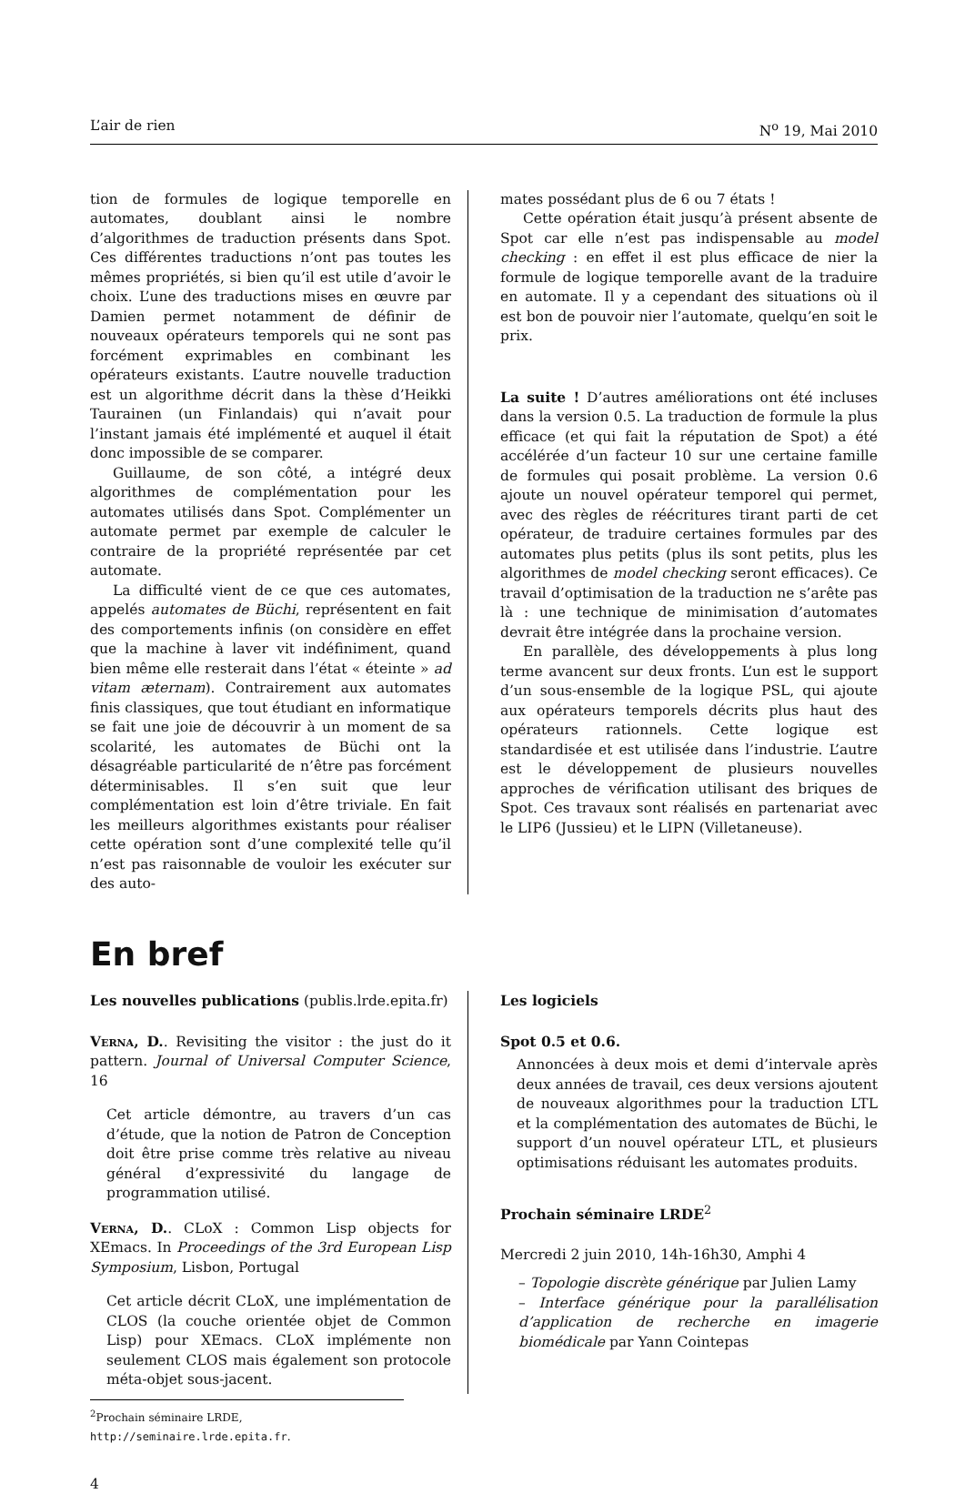L’air de rien N<sup>o</sup> 19, Mai 2010
tion de formules de logique temporelle en automates, doublant ainsi le nombre d’algorithmes de traduction présents dans Spot. Ces différentes traductions n’ont pas toutes les mêmes propriétés, si bien qu’il est utile d’avoir le choix. L’une des traductions mises en œuvre par Damien permet notamment de définir de nouveaux opérateurs temporels qui ne sont pas forcément exprimables en combinant les opérateurs existants. L’autre nouvelle traduction est un algorithme décrit dans la thèse d’Heikki Taurainen (un Finlandais) qui n’avait pour l’instant jamais été implémenté et auquel il était donc impossible de se comparer.
Guillaume, de son côté, a intégré deux algorithmes de complémentation pour les automates utilisés dans Spot. Complémenter un automate permet par exemple de calculer le contraire de la propriété représentée par cet automate.
La difficulté vient de ce que ces automates, appelés automates de Büchi, représentent en fait des comportements infinis (on considère en effet que la machine à laver vit indéfiniment, quand bien même elle resterait dans l’état « éteinte » ad vitam æternam). Contrairement aux automates finis classiques, que tout étudiant en informatique se fait une joie de découvrir à un moment de sa scolarité, les automates de Büchi ont la désagréable particularité de n’être pas forcément déterminisables. Il s’en suit que leur complémentation est loin d’être triviale. En fait les meilleurs algorithmes existants pour réaliser cette opération sont d’une complexité telle qu’il n’est pas raisonnable de vouloir les exécuter sur des auto-
mates possédant plus de 6 ou 7 états !
Cette opération était jusqu’à présent absente de Spot car elle n’est pas indispensable au model checking : en effet il est plus efficace de nier la formule de logique temporelle avant de la traduire en automate. Il y a cependant des situations où il est bon de pouvoir nier l’automate, quelqu’en soit le prix.
La suite ! D’autres améliorations ont été incluses dans la version 0.5. La traduction de formule la plus efficace (et qui fait la réputation de Spot) a été accélérée d’un facteur 10 sur une certaine famille de formules qui posait problème. La version 0.6 ajoute un nouvel opérateur temporel qui permet, avec des règles de réécritures tirant parti de cet opérateur, de traduire certaines formules par des automates plus petits (plus ils sont petits, plus les algorithmes de model checking seront efficaces). Ce travail d’optimisation de la traduction ne s’arête pas là : une technique de minimisation d’automates devrait être intégrée dans la prochaine version.
En parallèle, des développements à plus long terme avancent sur deux fronts. L’un est le support d’un sous-ensemble de la logique PSL, qui ajoute aux opérateurs temporels décrits plus haut des opérateurs rationnels. Cette logique est standardisée et est utilisée dans l’industrie. L’autre est le développement de plusieurs nouvelles approches de vérification utilisant des briques de Spot. Ces travaux sont réalisés en partenariat avec le LIP6 (Jussieu) et le LIPN (Villetaneuse).
En bref
Les nouvelles publications (publis.lrde.epita.fr)
Verna, D.. Revisiting the visitor : the just do it pattern. Journal of Universal Computer Science, 16
Cet article démontre, au travers d’un cas d’étude, que la notion de Patron de Conception doit être prise comme très relative au niveau général d’expressivité du langage de programmation utilisé.
Verna, D.. CLoX : Common Lisp objects for XEmacs. In Proceedings of the 3rd European Lisp Symposium, Lisbon, Portugal
Cet article décrit CLoX, une implémentation de CLOS (la couche orientée objet de Common Lisp) pour XEmacs. CLoX implémente non seulement CLOS mais également son protocole méta-objet sous-jacent.
Les logiciels
Spot 0.5 et 0.6.
Annoncées à deux mois et demi d’intervale après deux années de travail, ces deux versions ajoutent de nouveaux algorithmes pour la traduction LTL et la complémentation des automates de Büchi, le support d’un nouvel opérateur LTL, et plusieurs optimisations réduisant les automates produits.
Prochain séminaire LRDE<sup>2</sup>
Mercredi 2 juin 2010, 14h-16h30, Amphi 4
– Topologie discrète générique par Julien Lamy
– Interface générique pour la parallélisation d’application de recherche en imagerie biomédicale par Yann Cointepas
<sup>2</sup> Prochain séminaire LRDE, http://seminaire.lrde.epita.fr.
4